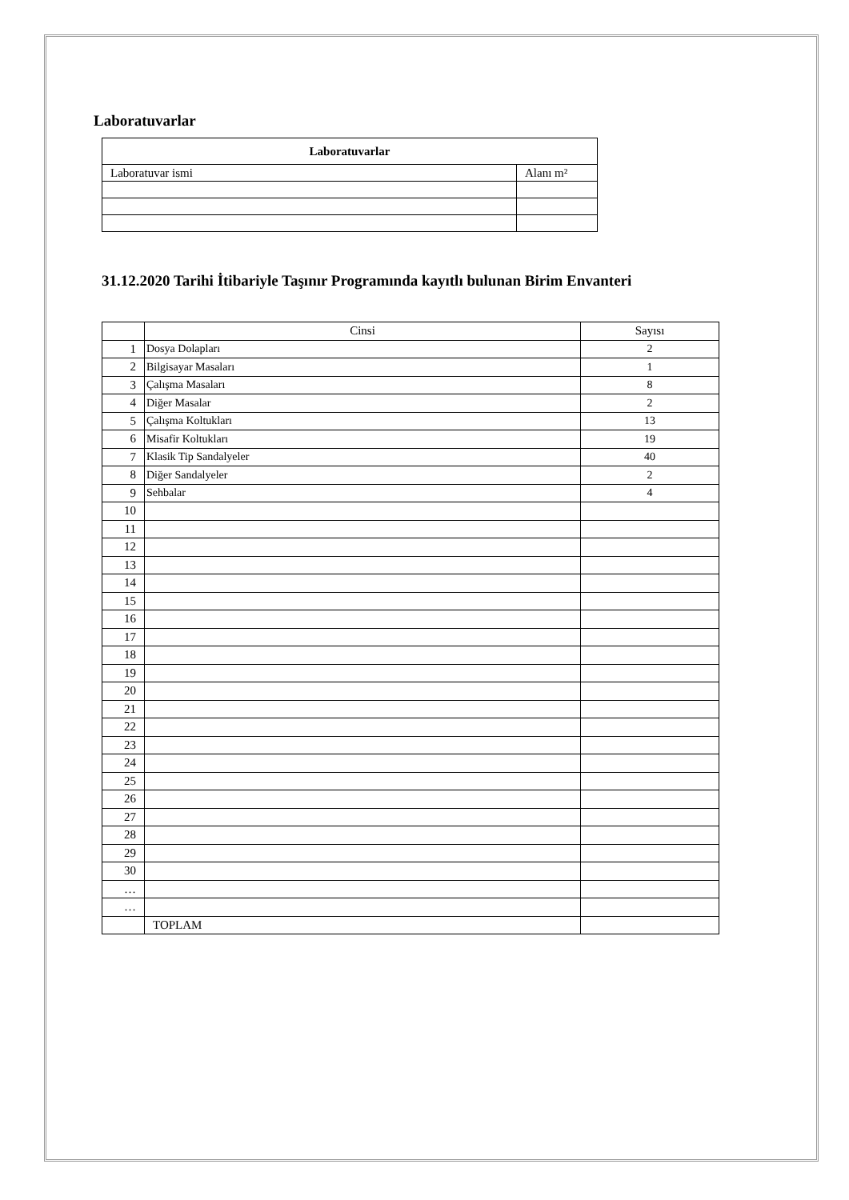Laboratuvarlar
| Laboratuvarlar | |
| --- | --- |
| Laboratuvar ismi | Alanı m² |
31.12.2020 Tarihi İtibariyle Taşınır Programında kayıtlı bulunan Birim Envanteri
| | Cinsi | Sayısı |
| 1 | Dosya Dolapları | 2 |
| 2 | Bilgisayar Masaları | 1 |
| 3 | Çalışma Masaları | 8 |
| 4 | Diğer Masalar | 2 |
| 5 | Çalışma Koltukları | 13 |
| 6 | Misafir Koltukları | 19 |
| 7 | Klasik Tip Sandalyeler | 40 |
| 8 | Diğer Sandalyeler | 2 |
| 9 | Sehbalar | 4 |
| 10 | | |
| 11 | | |
| 12 | | |
| 13 | | |
| 14 | | |
| 15 | | |
| 16 | | |
| 17 | | |
| 18 | | |
| 19 | | |
| 20 | | |
| 21 | | |
| 22 | | |
| 23 | | |
| 24 | | |
| 25 | | |
| 26 | | |
| 27 | | |
| 28 | | |
| 29 | | |
| 30 | | |
| … | | |
| … | | |
| | TOPLAM | |